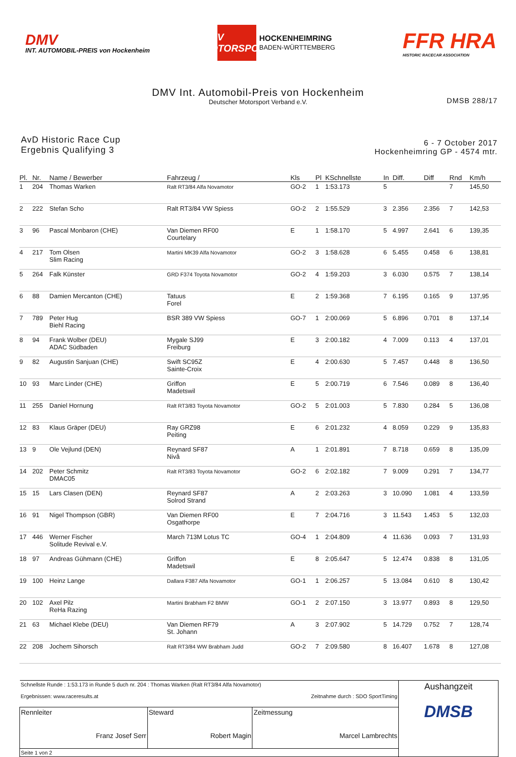DMV
INT. AUTOMOBIL-PREIS von Hockenheim
DMV
MOTORSPORT
HOCKENHEIMRING
BADEN-WÜRTTEMBERG
FFR HRA
HISTORIC RACECAR ASSOCIATION
DMV Int. Automobil-Preis von Hockenheim
DMSB 288/17
Deutscher Motorsport Verband e.V.
AvD Historic Race Cup
Ergebnis Qualifying 3
6 - 7 October 2017
Hockenheimring GP - 4574 mtr.
| Pl. | Nr. | Name / Bewerber | Fahrzeug / | Kls | Pl | KSchnellste | In | Diff. | Diff | Rnd | Km/h |
| --- | --- | --- | --- | --- | --- | --- | --- | --- | --- | --- | --- |
| 1 | 204 | Thomas Warken | Ralt RT3/84 Alfa Novamotor | GO-2 | 1 | 1:53.173 | 5 | | | 7 | 145,50 |
| 2 | 222 | Stefan Scho | Ralt RT3/84 VW Spiess | GO-2 | 2 | 1:55.529 | 3 | 2.356 | 2.356 | 7 | 142,53 |
| 3 | 96 | Pascal Monbaron (CHE) | Van Diemen RF00 Courtelary | E | 1 | 1:58.170 | 5 | 4.997 | 2.641 | 6 | 139,35 |
| 4 | 217 | Tom Olsen Slim Racing | Martini MK39 Alfa Novamotor | GO-2 | 3 | 1:58.628 | 6 | 5.455 | 0.458 | 6 | 138,81 |
| 5 | 264 | Falk Künster | GRD F374 Toyota Novamotor | GO-2 | 4 | 1:59.203 | 3 | 6.030 | 0.575 | 7 | 138,14 |
| 6 | 88 | Damien Mercanton (CHE) | Tatuus Forel | E | 2 | 1:59.368 | 7 | 6.195 | 0.165 | 9 | 137,95 |
| 7 | 789 | Peter Hug Biehl Racing | BSR 389 VW Spiess | GO-7 | 1 | 2:00.069 | 5 | 6.896 | 0.701 | 8 | 137,14 |
| 8 | 94 | Frank Wolber (DEU) ADAC Südbaden | Mygale SJ99 Freiburg | E | 3 | 2:00.182 | 4 | 7.009 | 0.113 | 4 | 137,01 |
| 9 | 82 | Augustin Sanjuan (CHE) | Swift SC95Z Sainte-Croix | E | 4 | 2:00.630 | 5 | 7.457 | 0.448 | 8 | 136,50 |
| 10 | 93 | Marc Linder (CHE) | Griffon Madetswil | E | 5 | 2:00.719 | 6 | 7.546 | 0.089 | 8 | 136,40 |
| 11 | 255 | Daniel Hornung | Ralt RT3/83 Toyota Novamotor | GO-2 | 5 | 2:01.003 | 5 | 7.830 | 0.284 | 5 | 136,08 |
| 12 | 83 | Klaus Gräper (DEU) | Ray GRZ98 Peiting | E | 6 | 2:01.232 | 4 | 8.059 | 0.229 | 9 | 135,83 |
| 13 | 9 | Ole Vejlund (DEN) | Reynard SF87 Nivå | A | 1 | 2:01.891 | 7 | 8.718 | 0.659 | 8 | 135,09 |
| 14 | 202 | Peter Schmitz DMAC05 | Ralt RT3/83 Toyota Novamotor | GO-2 | 6 | 2:02.182 | 7 | 9.009 | 0.291 | 7 | 134,77 |
| 15 | 15 | Lars Clasen (DEN) | Reynard SF87 Solrod Strand | A | 2 | 2:03.263 | 3 | 10.090 | 1.081 | 4 | 133,59 |
| 16 | 91 | Nigel Thompson (GBR) | Van Diemen RF00 Osgathorpe | E | 7 | 2:04.716 | 3 | 11.543 | 1.453 | 5 | 132,03 |
| 17 | 446 | Werner Fischer Solitude Revival e.V. | March 713M Lotus TC | GO-4 | 1 | 2:04.809 | 4 | 11.636 | 0.093 | 7 | 131,93 |
| 18 | 97 | Andreas Gühmann (CHE) | Griffon Madetswil | E | 8 | 2:05.647 | 5 | 12.474 | 0.838 | 8 | 131,05 |
| 19 | 100 | Heinz Lange | Dallara F387 Alfa Novamotor | GO-1 | 1 | 2:06.257 | 5 | 13.084 | 0.610 | 8 | 130,42 |
| 20 | 102 | Axel Pilz ReHa Razing | Martini Brabham F2 BMW | GO-1 | 2 | 2:07.150 | 3 | 13.977 | 0.893 | 8 | 129,50 |
| 21 | 63 | Michael Klebe (DEU) | Van Diemen RF79 St. Johann | A | 3 | 2:07.902 | 5 | 14.729 | 0.752 | 7 | 128,74 |
| 22 | 208 | Jochem Sihorsch | Ralt RT3/84 WW Brabham Judd | GO-2 | 7 | 2:09.580 | 8 | 16.407 | 1.678 | 8 | 127,08 |
| Schnellste Runde : 1:53.173 in Runde 5 duch nr. 204 : Thomas Warken (Ralt RT3/84 Alfa Novamotor) Ergebnissen: www.raceresults.at Zeitnahme durch : SDO SportTiming | | | Aushangzeit DMSB |
| Rennleiter Franz Josef Serr | Steward Robert Magin | Zeitmessung Marcel Lambrechts | |
| Seite 1 von 2 | | | |